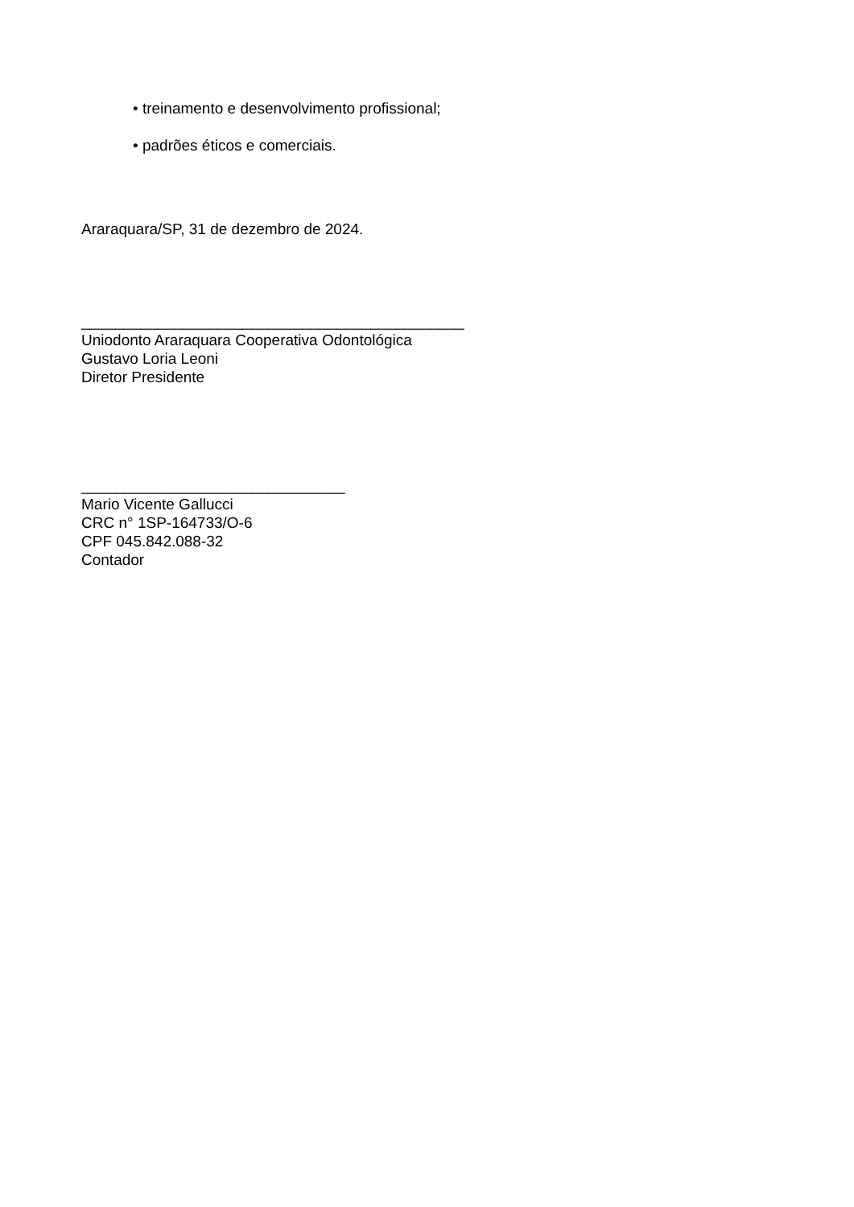• treinamento e desenvolvimento profissional;
• padrões éticos e comerciais.
Araraquara/SP, 31 de dezembro de 2024.
_____________________________________________
Uniodonto Araraquara Cooperativa Odontológica
Gustavo Loria Leoni
Diretor Presidente
_______________________________
Mario Vicente Gallucci
CRC n° 1SP-164733/O-6
CPF 045.842.088-32
Contador